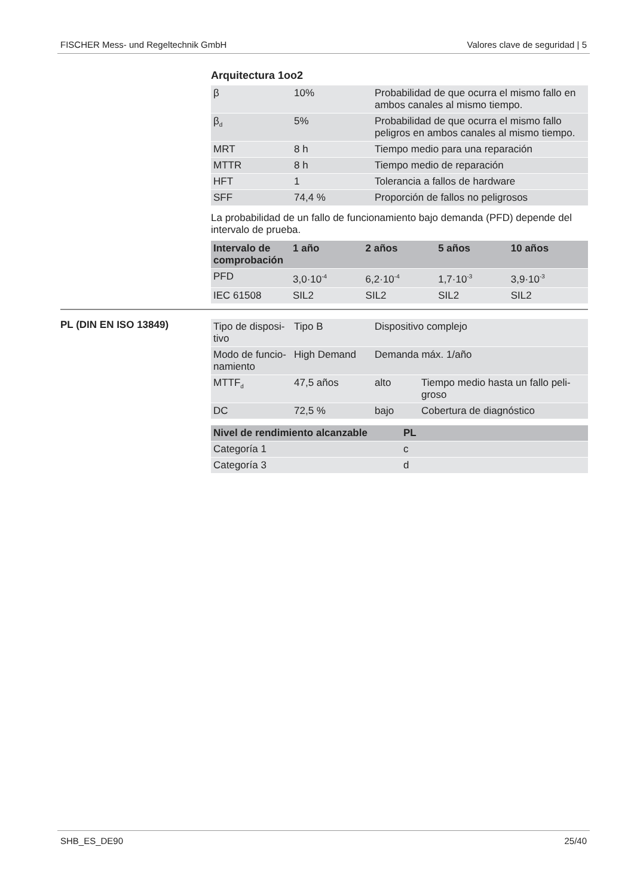FISCHER Mess- und Regeltechnik GmbH Valores clave de seguridad | 5
Arquitectura 1oo2
| β | 10% | Probabilidad de que ocurra el mismo fallo en ambos canales al mismo tiempo. |
| β<sub>d</sub> | 5% | Probabilidad de que ocurra el mismo fallo peligros en ambos canales al mismo tiempo. |
| MRT | 8 h | Tiempo medio para una reparación |
| MTTR | 8 h | Tiempo medio de reparación |
| HFT | 1 | Tolerancia a fallos de hardware |
| SFF | 74,4 % | Proporción de fallos no peligrosos |
La probabilidad de un fallo de funcionamiento bajo demanda (PFD) depende del intervalo de prueba.
| Intervalo de comprobación | 1 año | 2 años | 5 años | 10 años |
| --- | --- | --- | --- | --- |
| PFD | 3,0·10<sup>-4</sup> | 6,2·10<sup>-4</sup> | 1,7·10<sup>-3</sup> | 3,9·10<sup>-3</sup> |
| IEC 61508 | SIL2 | SIL2 | SIL2 | SIL2 |
PL (DIN EN ISO 13849)
| Tipo de disposi-tivo | Tipo B | Dispositivo complejo | |
| Modo de funcio-namiento | High Demand | Demanda máx. 1/año | |
| MTTF<sub>d</sub> | 47,5 años | alto | Tiempo medio hasta un fallo peli-groso |
| DC | 72,5 % | bajo | Cobertura de diagnóstico |
| Nivel de rendimiento alcanzable | PL |
| --- | --- |
| Categoría 1 | c |
| Categoría 3 | d |
SHB_ES_DE90 25/40